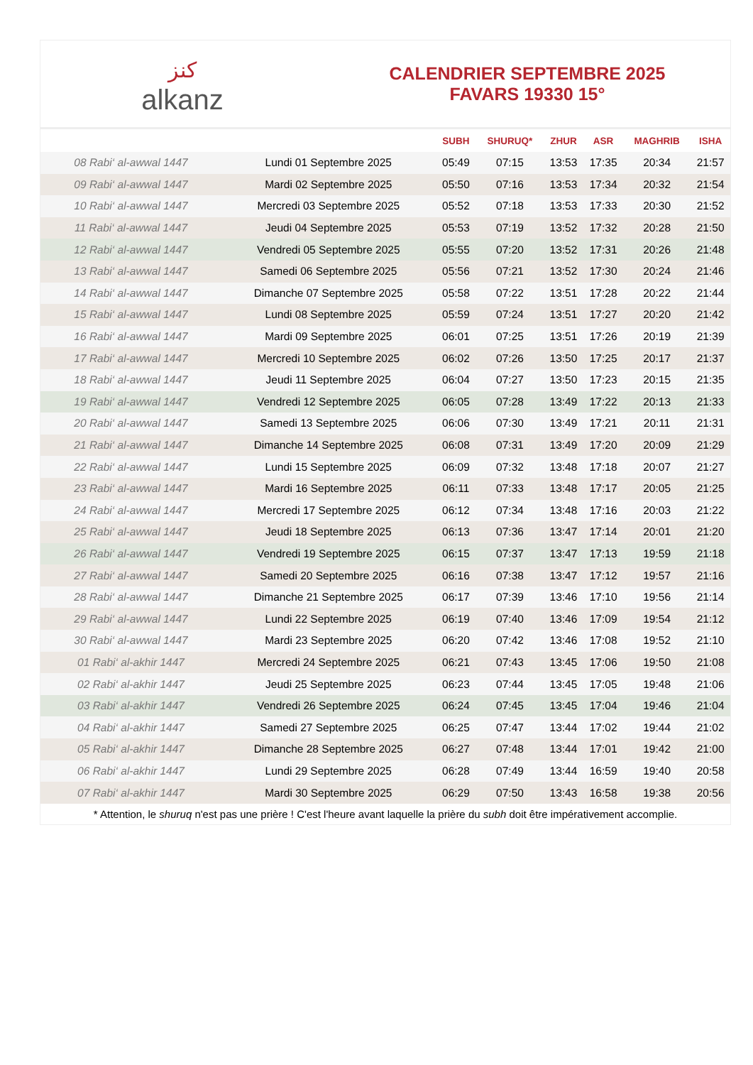ﻛﻨﺰ
alkanz
CALENDRIER SEPTEMBRE 2025
FAVARS 19330 15°
| | | SUBH | SHURUQ* | ZHUR | ASR | MAGHRIB | ISHA |
| --- | --- | --- | --- | --- | --- | --- | --- |
| 08 Rabi‘ al-awwal 1447 | Lundi 01 Septembre 2025 | 05:49 | 07:15 | 13:53 | 17:35 | 20:34 | 21:57 |
| 09 Rabi‘ al-awwal 1447 | Mardi 02 Septembre 2025 | 05:50 | 07:16 | 13:53 | 17:34 | 20:32 | 21:54 |
| 10 Rabi‘ al-awwal 1447 | Mercredi 03 Septembre 2025 | 05:52 | 07:18 | 13:53 | 17:33 | 20:30 | 21:52 |
| 11 Rabi‘ al-awwal 1447 | Jeudi 04 Septembre 2025 | 05:53 | 07:19 | 13:52 | 17:32 | 20:28 | 21:50 |
| 12 Rabi‘ al-awwal 1447 | Vendredi 05 Septembre 2025 | 05:55 | 07:20 | 13:52 | 17:31 | 20:26 | 21:48 |
| 13 Rabi‘ al-awwal 1447 | Samedi 06 Septembre 2025 | 05:56 | 07:21 | 13:52 | 17:30 | 20:24 | 21:46 |
| 14 Rabi‘ al-awwal 1447 | Dimanche 07 Septembre 2025 | 05:58 | 07:22 | 13:51 | 17:28 | 20:22 | 21:44 |
| 15 Rabi‘ al-awwal 1447 | Lundi 08 Septembre 2025 | 05:59 | 07:24 | 13:51 | 17:27 | 20:20 | 21:42 |
| 16 Rabi‘ al-awwal 1447 | Mardi 09 Septembre 2025 | 06:01 | 07:25 | 13:51 | 17:26 | 20:19 | 21:39 |
| 17 Rabi‘ al-awwal 1447 | Mercredi 10 Septembre 2025 | 06:02 | 07:26 | 13:50 | 17:25 | 20:17 | 21:37 |
| 18 Rabi‘ al-awwal 1447 | Jeudi 11 Septembre 2025 | 06:04 | 07:27 | 13:50 | 17:23 | 20:15 | 21:35 |
| 19 Rabi‘ al-awwal 1447 | Vendredi 12 Septembre 2025 | 06:05 | 07:28 | 13:49 | 17:22 | 20:13 | 21:33 |
| 20 Rabi‘ al-awwal 1447 | Samedi 13 Septembre 2025 | 06:06 | 07:30 | 13:49 | 17:21 | 20:11 | 21:31 |
| 21 Rabi‘ al-awwal 1447 | Dimanche 14 Septembre 2025 | 06:08 | 07:31 | 13:49 | 17:20 | 20:09 | 21:29 |
| 22 Rabi‘ al-awwal 1447 | Lundi 15 Septembre 2025 | 06:09 | 07:32 | 13:48 | 17:18 | 20:07 | 21:27 |
| 23 Rabi‘ al-awwal 1447 | Mardi 16 Septembre 2025 | 06:11 | 07:33 | 13:48 | 17:17 | 20:05 | 21:25 |
| 24 Rabi‘ al-awwal 1447 | Mercredi 17 Septembre 2025 | 06:12 | 07:34 | 13:48 | 17:16 | 20:03 | 21:22 |
| 25 Rabi‘ al-awwal 1447 | Jeudi 18 Septembre 2025 | 06:13 | 07:36 | 13:47 | 17:14 | 20:01 | 21:20 |
| 26 Rabi‘ al-awwal 1447 | Vendredi 19 Septembre 2025 | 06:15 | 07:37 | 13:47 | 17:13 | 19:59 | 21:18 |
| 27 Rabi‘ al-awwal 1447 | Samedi 20 Septembre 2025 | 06:16 | 07:38 | 13:47 | 17:12 | 19:57 | 21:16 |
| 28 Rabi‘ al-awwal 1447 | Dimanche 21 Septembre 2025 | 06:17 | 07:39 | 13:46 | 17:10 | 19:56 | 21:14 |
| 29 Rabi‘ al-awwal 1447 | Lundi 22 Septembre 2025 | 06:19 | 07:40 | 13:46 | 17:09 | 19:54 | 21:12 |
| 30 Rabi‘ al-awwal 1447 | Mardi 23 Septembre 2025 | 06:20 | 07:42 | 13:46 | 17:08 | 19:52 | 21:10 |
| 01 Rabi‘ al-akhir 1447 | Mercredi 24 Septembre 2025 | 06:21 | 07:43 | 13:45 | 17:06 | 19:50 | 21:08 |
| 02 Rabi‘ al-akhir 1447 | Jeudi 25 Septembre 2025 | 06:23 | 07:44 | 13:45 | 17:05 | 19:48 | 21:06 |
| 03 Rabi‘ al-akhir 1447 | Vendredi 26 Septembre 2025 | 06:24 | 07:45 | 13:45 | 17:04 | 19:46 | 21:04 |
| 04 Rabi‘ al-akhir 1447 | Samedi 27 Septembre 2025 | 06:25 | 07:47 | 13:44 | 17:02 | 19:44 | 21:02 |
| 05 Rabi‘ al-akhir 1447 | Dimanche 28 Septembre 2025 | 06:27 | 07:48 | 13:44 | 17:01 | 19:42 | 21:00 |
| 06 Rabi‘ al-akhir 1447 | Lundi 29 Septembre 2025 | 06:28 | 07:49 | 13:44 | 16:59 | 19:40 | 20:58 |
| 07 Rabi‘ al-akhir 1447 | Mardi 30 Septembre 2025 | 06:29 | 07:50 | 13:43 | 16:58 | 19:38 | 20:56 |
* Attention, le shuruq n'est pas une prière ! C'est l'heure avant laquelle la prière du subh doit être impérativement accomplie.